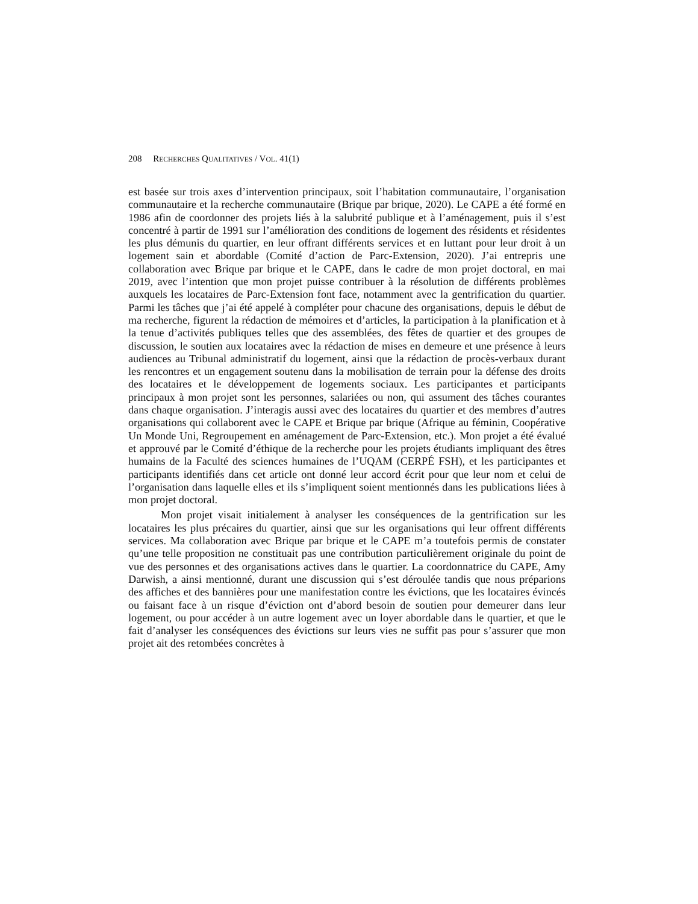208 RECHERCHES QUALITATIVES / VOL. 41(1)
est basée sur trois axes d’intervention principaux, soit l’habitation communautaire, l’organisation communautaire et la recherche communautaire (Brique par brique, 2020). Le CAPE a été formé en 1986 afin de coordonner des projets liés à la salubrité publique et à l’aménagement, puis il s’est concentré à partir de 1991 sur l’amélioration des conditions de logement des résidents et résidentes les plus démunis du quartier, en leur offrant différents services et en luttant pour leur droit à un logement sain et abordable (Comité d’action de Parc-Extension, 2020). J’ai entrepris une collaboration avec Brique par brique et le CAPE, dans le cadre de mon projet doctoral, en mai 2019, avec l’intention que mon projet puisse contribuer à la résolution de différents problèmes auxquels les locataires de Parc-Extension font face, notamment avec la gentrification du quartier. Parmi les tâches que j’ai été appelé à compléter pour chacune des organisations, depuis le début de ma recherche, figurent la rédaction de mémoires et d’articles, la participation à la planification et à la tenue d’activités publiques telles que des assemblées, des fêtes de quartier et des groupes de discussion, le soutien aux locataires avec la rédaction de mises en demeure et une présence à leurs audiences au Tribunal administratif du logement, ainsi que la rédaction de procès-verbaux durant les rencontres et un engagement soutenu dans la mobilisation de terrain pour la défense des droits des locataires et le développement de logements sociaux. Les participantes et participants principaux à mon projet sont les personnes, salariées ou non, qui assument des tâches courantes dans chaque organisation. J’interagis aussi avec des locataires du quartier et des membres d’autres organisations qui collaborent avec le CAPE et Brique par brique (Afrique au féminin, Coopérative Un Monde Uni, Regroupement en aménagement de Parc-Extension, etc.). Mon projet a été évalué et approuvé par le Comité d’éthique de la recherche pour les projets étudiants impliquant des êtres humains de la Faculté des sciences humaines de l’UQAM (CERPÉ FSH), et les participantes et participants identifiés dans cet article ont donné leur accord écrit pour que leur nom et celui de l’organisation dans laquelle elles et ils s’impliquent soient mentionnés dans les publications liées à mon projet doctoral.
Mon projet visait initialement à analyser les conséquences de la gentrification sur les locataires les plus précaires du quartier, ainsi que sur les organisations qui leur offrent différents services. Ma collaboration avec Brique par brique et le CAPE m’a toutefois permis de constater qu’une telle proposition ne constituait pas une contribution particulièrement originale du point de vue des personnes et des organisations actives dans le quartier. La coordonnatrice du CAPE, Amy Darwish, a ainsi mentionné, durant une discussion qui s’est déroulée tandis que nous préparions des affiches et des bannières pour une manifestation contre les évictions, que les locataires évincés ou faisant face à un risque d’éviction ont d’abord besoin de soutien pour demeurer dans leur logement, ou pour accéder à un autre logement avec un loyer abordable dans le quartier, et que le fait d’analyser les conséquences des évictions sur leurs vies ne suffit pas pour s’assurer que mon projet ait des retombées concrètes à